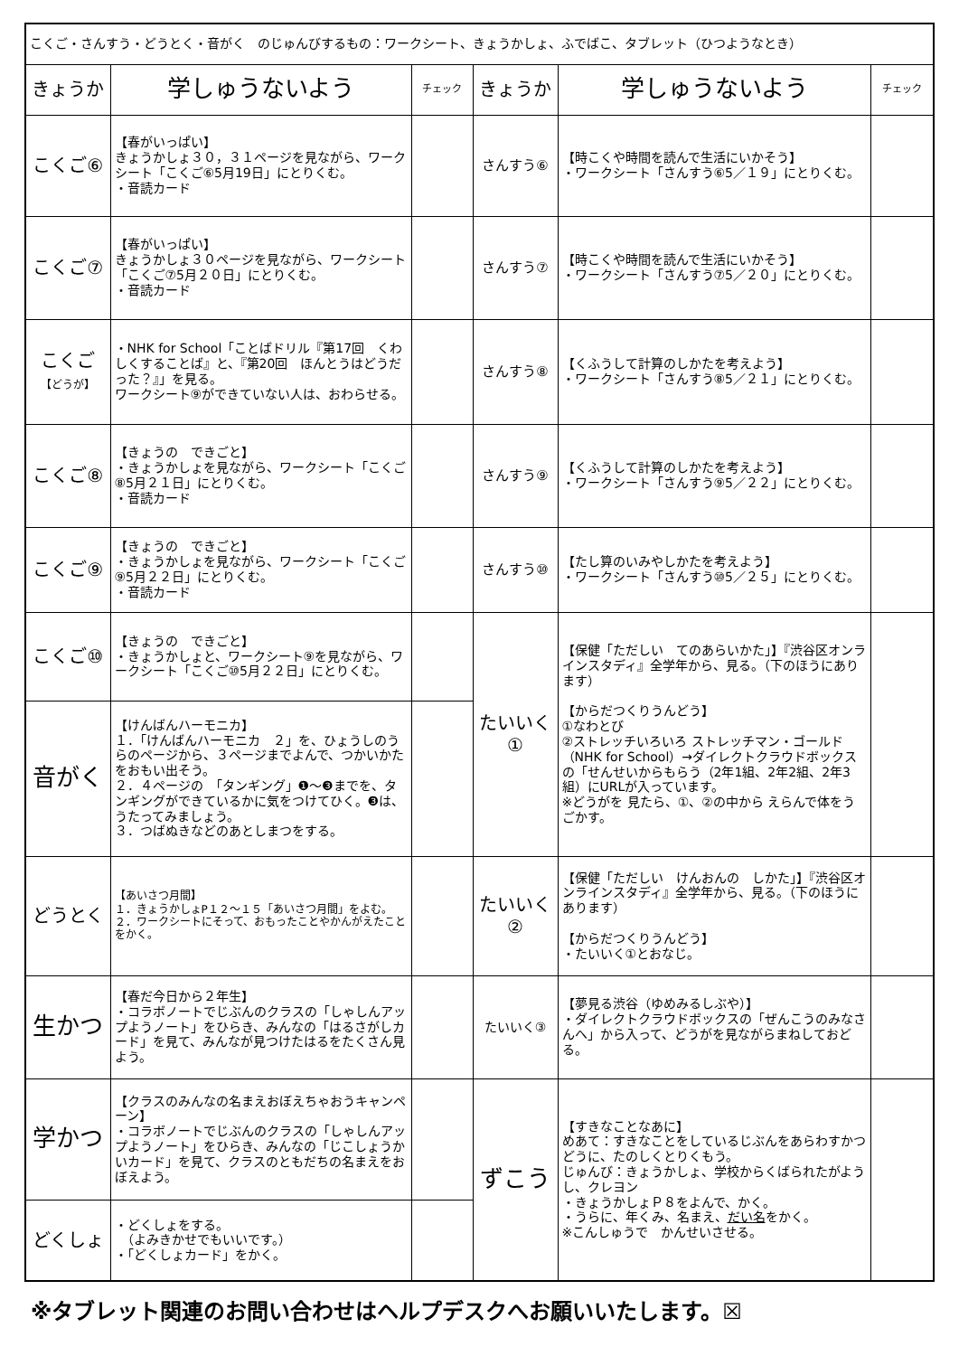| こくご・さんすう・どうとく・音がく のじゅんびするもの：ワークシート、きょうかしょ、ふでばこ、タブレット（ひつようなとき） | | | | | |
| きょうか | 学しゅうないよう | チェック | きょうか | 学しゅうないよう | チェック |
| こくご⑥ | 【春がいっぱい】 きょうかしょ３０，３１ページを見ながら、ワークシート「こくご⑥5月19日」にとりくむ。 ・音読カード | | さんすう⑥ | 【時こくや時間を読んで生活にいかそう】 ・ワークシート「さんすう⑥5／１９」にとりくむ。 | |
| こくご⑦ | 【春がいっぱい】 きょうかしょ３０ページを見ながら、ワークシート「こくご⑦5月２０日」にとりくむ。 ・音読カード | | さんすう⑦ | 【時こくや時間を読んで生活にいかそう】 ・ワークシート「さんすう⑦5／２０」にとりくむ。 | |
| こくご 【どうが】 | ・NHK for School「ことばドリル『第17回 くわしくすることば』と、『第20回 ほんとうはどうだった？』」を見る。 ワークシート⑨ができていない人は、おわらせる。 | | さんすう⑧ | 【くふうして計算のしかたを考えよう】 ・ワークシート「さんすう⑧5／２１」にとりくむ。 | |
| こくご⑧ | 【きょうの できごと】 ・きょうかしょを見ながら、ワークシート「こくご⑧5月２１日」にとりくむ。 ・音読カード | | さんすう⑨ | 【くふうして計算のしかたを考えよう】 ・ワークシート「さんすう⑨5／２２」にとりくむ。 | |
| こくご⑨ | 【きょうの できごと】 ・きょうかしょを見ながら、ワークシート「こくご⑨5月２２日」にとりくむ。 ・音読カード | | さんすう⑩ | 【たし算のいみやしかたを考えよう】 ・ワークシート「さんすう⑩5／２５」にとりくむ。 | |
| こくご⑩ | 【きょうの できごと】 ・きょうかしょと、ワークシート⑨を見ながら、ワークシート「こくご⑩5月２２日」にとりくむ。 | | たいいく ① | 【保健「ただしい てのあらいかた」】『渋谷区オンラインスタディ』全学年から、見る。（下のほうにあります） 【からだつくりうんどう】 ①なわとび ②ストレッチいろいろ ストレッチマン・ゴールド（NHK for School）→ダイレクトクラウドボックスの「せんせいからもらう（2年1組、2年2組、2年3組）にURLが入っています。 ※どうがを 見たら、①、②の中から えらんで体をうごかす。 | |
| 音がく | 【けんばんハーモニカ】 １．「けんばんハーモニカ ２」を、ひょうしのうらのページから、３ページまでよんで、つかいかたをおもい出そう。 ２．４ページの 「タンギング」❶〜❸までを、タンギングができているかに気をつけてひく。❸は、うたってみましょう。 ３．つばぬきなどのあとしまつをする。 | | | | |
| どうとく | 【あいさつ月間】 １．きょうかしょP１２〜１５「あいさつ月間」をよむ。 ２．ワークシートにそって、おもったことやかんがえたことをかく。 | | たいいく ② | 【保健「ただしい けんおんの しかた」】『渋谷区オンラインスタディ』全学年から、見る。（下のほうにあります） 【からだつくりうんどう】 ・たいいく①とおなじ。 | |
| 生かつ | 【春だ今日から２年生】 ・コラボノートでじぶんのクラスの「しゃしんアップようノート」をひらき、みんなの「はるさがしカード」を見て、みんなが見つけたはるをたくさん見よう。 | | たいいく③ | 【夢見る渋谷（ゆめみるしぶや）】 ・ダイレクトクラウドボックスの「ぜんこうのみなさんへ」から入って、どうがを見ながらまねしておどる。 | |
| 学かつ | 【クラスのみんなの名まえおぼえちゃおうキャンペーン】 ・コラボノートでじぶんのクラスの「しゃしんアップようノート」をひらき、みんなの「じこしょうかいカード」を見て、クラスのともだちの名まえをおぼえよう。 | | ずこう | 【すきなことなあに】 めあて：すきなことをしているじぶんをあらわすかつどうに、たのしくとりくもう。 じゅんび：きょうかしょ、学校からくばられたがようし、クレヨン ・きょうかしょＰ８をよんで、かく。 ・うらに、年くみ、名まえ、 だい名 をかく。 ※こんしゅうで かんせいさせる。 | |
| どくしょ | ・どくしょをする。 （よみきかせでもいいです。） ・「どくしょカード」をかく。 | | | | |
※タブレット関連のお問い合わせはヘルプデスクへお願いいたします。☒